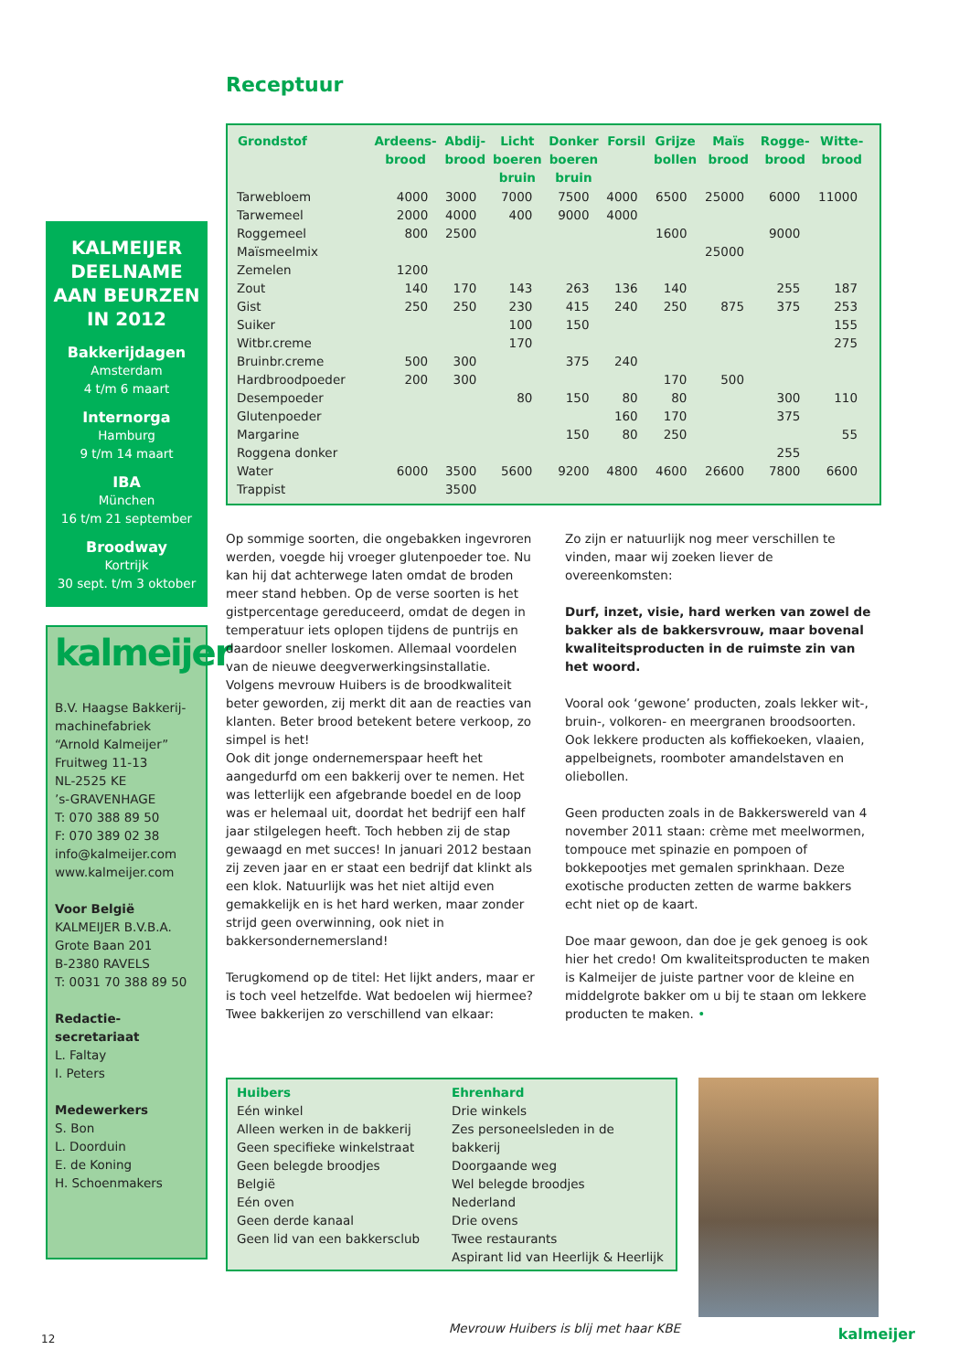KALMEIJER DEELNAME AAN BEURZEN IN 2012
Bakkerijdagen
Amsterdam
4 t/m 6 maart
Internorga
Hamburg
9 t/m 14 maart
IBA
München
16 t/m 21 september
Broodway
Kortrijk
30 sept. t/m 3 oktober
kalmeijer
B.V. Haagse Bakkerij-
machinefabriek
“Arnold Kalmeijer”
Fruitweg 11-13
NL-2525 KE
’s-GRAVENHAGE
T: 070 388 89 50
F: 070 389 02 38
info@kalmeijer.com
www.kalmeijer.com
Voor België
KALMEIJER B.V.B.A.
Grote Baan 201
B-2380 RAVELS
T: 0031 70 388 89 50
Redactie-secretariaat
L. Faltay
I. Peters
Medewerkers
S. Bon
L. Doorduin
E. de Koning
H. Schoenmakers
Receptuur
| Grondstof | Ardeens- brood | Abdij- brood | Licht boeren bruin | Donker boeren bruin | Forsil | Grijze bollen | Maïs brood | Rogge- brood | Witte- brood |
| --- | --- | --- | --- | --- | --- | --- | --- | --- | --- |
| Tarwebloem | 4000 | 3000 | 7000 | 7500 | 4000 | 6500 | 25000 | 6000 | 11000 |
| Tarwemeel | 2000 | 4000 | 400 | 9000 | 4000 | | | | |
| Roggemeel | 800 | 2500 | | | | 1600 | | 9000 | |
| Maïsmeelmix | | | | | | | 25000 | | |
| Zemelen | 1200 | | | | | | | | |
| Zout | 140 | 170 | 143 | 263 | 136 | 140 | | 255 | 187 |
| Gist | 250 | 250 | 230 | 415 | 240 | 250 | 875 | 375 | 253 |
| Suiker | | | 100 | 150 | | | | | 155 |
| Witbr.creme | | | 170 | | | | | | 275 |
| Bruinbr.creme | 500 | 300 | | 375 | 240 | | | | |
| Hardbroodpoeder | 200 | 300 | | | | 170 | 500 | | |
| Desempoeder | | | 80 | 150 | 80 | 80 | | 300 | 110 |
| Glutenpoeder | | | | | 160 | 170 | | 375 | |
| Margarine | | | | 150 | 80 | 250 | | | 55 |
| Roggena donker | | | | | | | | 255 | |
| Water | 6000 | 3500 | 5600 | 9200 | 4800 | 4600 | 26600 | 7800 | 6600 |
| Trappist | | 3500 | | | | | | | |
Op sommige soorten, die ongebakken ingevroren werden, voegde hij vroeger glutenpoeder toe. Nu kan hij dat achterwege laten omdat de broden meer stand hebben. Op de verse soorten is het gistpercentage gereduceerd, omdat de degen in temperatuur iets oplopen tijdens de puntrijs en daardoor sneller loskomen. Allemaal voordelen van de nieuwe deegverwerkingsinstallatie. Volgens mevrouw Huibers is de broodkwaliteit beter geworden, zij merkt dit aan de reacties van klanten. Beter brood betekent betere verkoop, zo simpel is het!
Ook dit jonge ondernemerspaar heeft het aangedurfd om een bakkerij over te nemen. Het was letterlijk een afgebrande boedel en de loop was er helemaal uit, doordat het bedrijf een half jaar stilgelegen heeft. Toch hebben zij de stap gewaagd en met succes! In januari 2012 bestaan zij zeven jaar en er staat een bedrijf dat klinkt als een klok. Natuurlijk was het niet altijd even gemakkelijk en is het hard werken, maar zonder strijd geen overwinning, ook niet in bakkersondernemersland!
Terugkomend op de titel: Het lijkt anders, maar er is toch veel hetzelfde. Wat bedoelen wij hiermee? Twee bakkerijen zo verschillend van elkaar:
Zo zijn er natuurlijk nog meer verschillen te vinden, maar wij zoeken liever de overeenkomsten:
Durf, inzet, visie, hard werken van zowel de bakker als de bakkersvrouw, maar bovenal kwaliteitsproducten in de ruimste zin van het woord.
Vooral ook ‘gewone’ producten, zoals lekker wit-, bruin-, volkoren- en meergranen broodsoorten. Ook lekkere producten als koffiekoeken, vlaaien, appelbeignets, roomboter amandelstaven en oliebollen.
Geen producten zoals in de Bakkerswereld van 4 november 2011 staan: crème met meelwormen, tompouce met spinazie en pompoen of bokkepootjes met gemalen sprinkhaan. Deze exotische producten zetten de warme bakkers echt niet op de kaart.
Doe maar gewoon, dan doe je gek genoeg is ook hier het credo! Om kwaliteitsproducten te maken is Kalmeijer de juiste partner voor de kleine en middelgrote bakker om u bij te staan om lekkere producten te maken. •
Huibers
Eén winkel
Alleen werken in de bakkerij
Geen specifieke winkelstraat
Geen belegde broodjes
België
Eén oven
Geen derde kanaal
Geen lid van een bakkersclub
Ehrenhard
Drie winkels
Zes personeelsleden in de bakkerij
Doorgaande weg
Wel belegde broodjes
Nederland
Drie ovens
Twee restaurants
Aspirant lid van Heerlijk & Heerlijk
Mevrouw Huibers is blij met haar KBE
12 kalmeijer